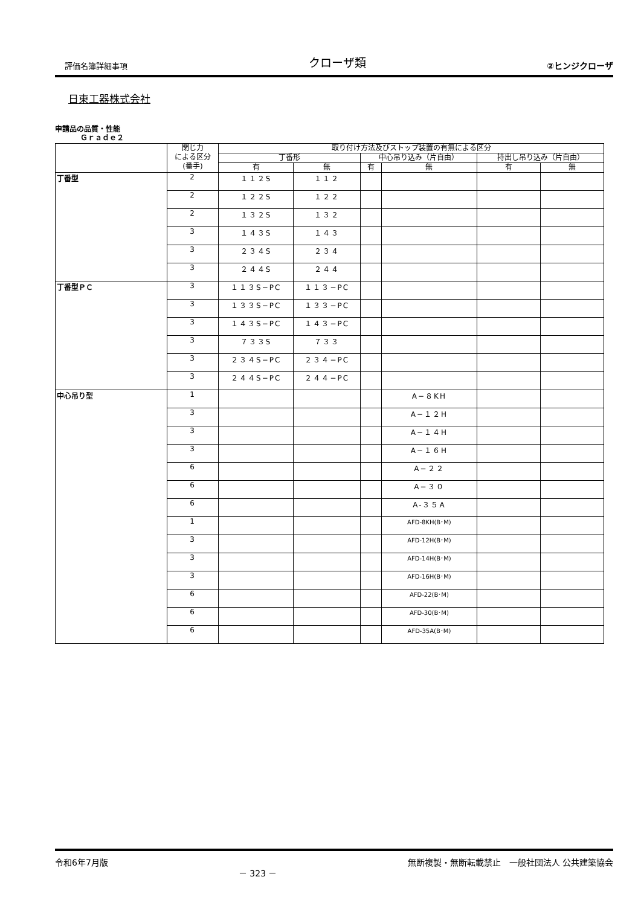評価名簿詳細事項 クローザ類 ②ヒンジクローザ
日東工器株式会社
申請品の品質・性能
Ｇｒａｄｅ２
| | 閉じ力 による区分 (番手) | 取り付け方法及びストップ装置の有無による区分 | | | | | |
| --- | --- | --- | --- | --- | --- | --- | --- |
| | | 丁番形 | | 中心吊り込み（片自由） | | 持出し吊り込み（片自由） | |
| | | 有 | 無 | 有 | 無 | 有 | 無 |
| 丁番型 | 2 | １１２S | １１２ | | | | |
| | 2 | １２２S | １２２ | | | | |
| | 2 | １３２S | １３２ | | | | |
| | 3 | １４３S | １４３ | | | | |
| | 3 | ２３４S | ２３４ | | | | |
| | 3 | ２４４S | ２４４ | | | | |
| 丁番型ＰＣ | 3 | １１３S−PC | １１３−PC | | | | |
| | 3 | １３３S−PC | １３３−PC | | | | |
| | 3 | １４３S−PC | １４３−PC | | | | |
| | 3 | ７３３S | ７３３ | | | | |
| | 3 | ２３４S−PC | ２３４−PC | | | | |
| | 3 | ２４４S−PC | ２４４−PC | | | | |
| 中心吊り型 | 1 | | | | A−８KH | | |
| | 3 | | | | A−１２H | | |
| | 3 | | | | A−１４H | | |
| | 3 | | | | A−１６H | | |
| | 6 | | | | A−２２ | | |
| | 6 | | | | A−３０ | | |
| | 6 | | | | A-３５A | | |
| | 1 | | | | AFD-8KH(B･M) | | |
| | 3 | | | | AFD-12H(B･M) | | |
| | 3 | | | | AFD-14H(B･M) | | |
| | 3 | | | | AFD-16H(B･M) | | |
| | 6 | | | | AFD-22(B･M) | | |
| | 6 | | | | AFD-30(B･M) | | |
| | 6 | | | | AFD-35A(B･M) | | |
令和6年7月版 － 323 － 無断複製・無断転載禁止　一般社団法人 公共建築協会